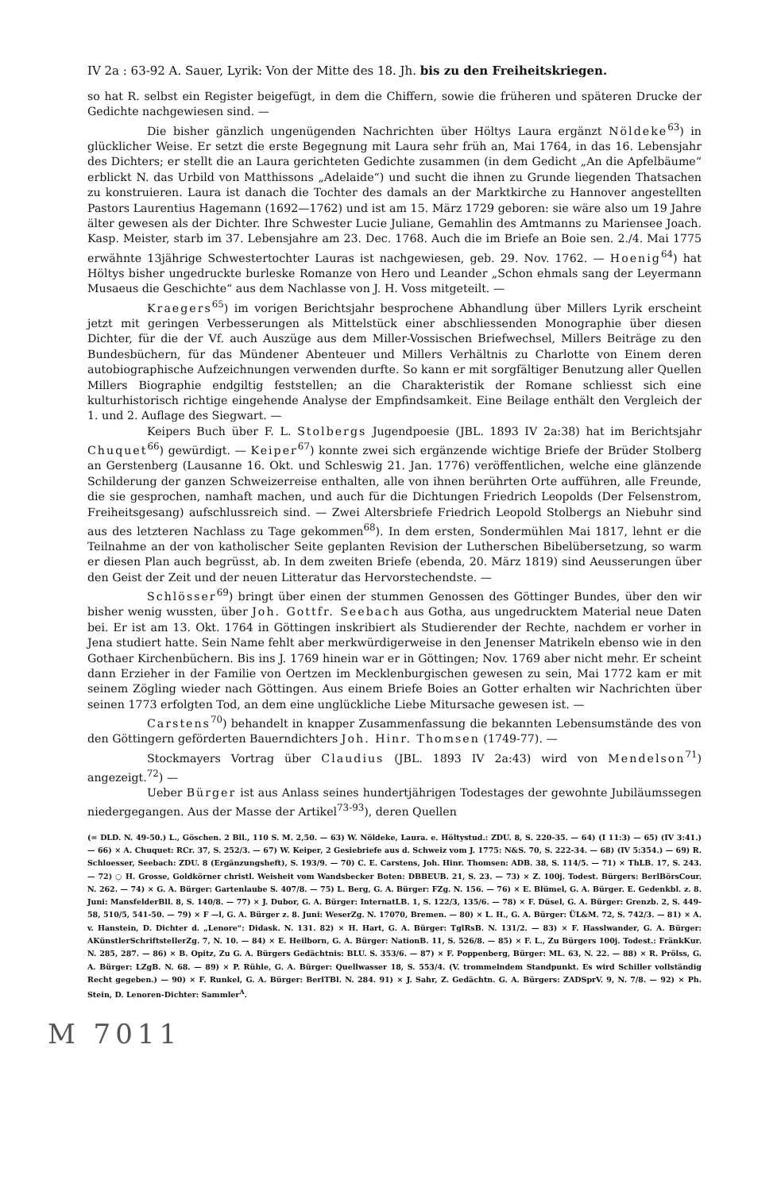IV 2a : 63-92 A. Sauer, Lyrik: Von der Mitte des 18. Jh. bis zu den Freiheitskriegen.
so hat R. selbst ein Register beigefügt, in dem die Chiffern, sowie die früheren und späteren Drucke der Gedichte nachgewiesen sind. —
Die bisher gänzlich ungenügenden Nachrichten über Höltys Laura ergänzt Nöldeke<sup>63</sup>) in glücklicher Weise. Er setzt die erste Begegnung mit Laura sehr früh an, Mai 1764, in das 16. Lebensjahr des Dichters; er stellt die an Laura gerichteten Gedichte zusammen (in dem Gedicht „An die Apfelbäume“ erblickt N. das Urbild von Matthissons „Adelaide“) und sucht die ihnen zu Grunde liegenden Thatsachen zu konstruieren. Laura ist danach die Tochter des damals an der Marktkirche zu Hannover angestellten Pastors Laurentius Hagemann (1692—1762) und ist am 15. März 1729 geboren: sie wäre also um 19 Jahre älter gewesen als der Dichter. Ihre Schwester Lucie Juliane, Gemahlin des Amtmanns zu Mariensee Joach. Kasp. Meister, starb im 37. Lebensjahre am 23. Dec. 1768. Auch die im Briefe an Boie sen. 2./4. Mai 1775 erwähnte 13jährige Schwestertochter Lauras ist nachgewiesen, geb. 29. Nov. 1762. — Hoenig<sup>64</sup>) hat Höltys bisher ungedruckte burleske Romanze von Hero und Leander „Schon ehmals sang der Leyermann Musaeus die Geschichte“ aus dem Nachlasse von J. H. Voss mitgeteilt. —
Kraegers<sup>65</sup>) im vorigen Berichtsjahr besprochene Abhandlung über Millers Lyrik erscheint jetzt mit geringen Verbesserungen als Mittelstück einer abschliessenden Monographie über diesen Dichter, für die der Vf. auch Auszüge aus dem Miller-Vossischen Briefwechsel, Millers Beiträge zu den Bundesbüchern, für das Mündener Abenteuer und Millers Verhältnis zu Charlotte von Einem deren autobiographische Aufzeichnungen verwenden durfte. So kann er mit sorgfältiger Benutzung aller Quellen Millers Biographie endgiltig feststellen; an die Charakteristik der Romane schliesst sich eine kulturhistorisch richtige eingehende Analyse der Empfindsamkeit. Eine Beilage enthält den Vergleich der 1. und 2. Auflage des Siegwart. —
Keipers Buch über F. L. Stolbergs Jugendpoesie (JBL. 1893 IV 2a:38) hat im Berichtsjahr Chuquet<sup>66</sup>) gewürdigt. — Keiper<sup>67</sup>) konnte zwei sich ergänzende wichtige Briefe der Brüder Stolberg an Gerstenberg (Lausanne 16. Okt. und Schleswig 21. Jan. 1776) veröffentlichen, welche eine glänzende Schilderung der ganzen Schweizerreise enthalten, alle von ihnen berührten Orte aufführen, alle Freunde, die sie gesprochen, namhaft machen, und auch für die Dichtungen Friedrich Leopolds (Der Felsenstrom, Freiheitsgesang) aufschlussreich sind. — Zwei Altersbriefe Friedrich Leopold Stolbergs an Niebuhr sind aus des letzteren Nachlass zu Tage gekommen<sup>68</sup>). In dem ersten, Sondermühlen Mai 1817, lehnt er die Teilnahme an der von katholischer Seite geplanten Revision der Lutherschen Bibelübersetzung, so warm er diesen Plan auch begrüsst, ab. In dem zweiten Briefe (ebenda, 20. März 1819) sind Aeusserungen über den Geist der Zeit und der neuen Litteratur das Hervorstechendste. —
Schlösser<sup>69</sup>) bringt über einen der stummen Genossen des Göttinger Bundes, über den wir bisher wenig wussten, über Joh. Gottfr. Seebach aus Gotha, aus ungedrucktem Material neue Daten bei. Er ist am 13. Okt. 1764 in Göttingen inskribiert als Studierender der Rechte, nachdem er vorher in Jena studiert hatte. Sein Name fehlt aber merkwürdigerweise in den Jenenser Matrikeln ebenso wie in den Gothaer Kirchenbüchern. Bis ins J. 1769 hinein war er in Göttingen; Nov. 1769 aber nicht mehr. Er scheint dann Erzieher in der Familie von Oertzen im Mecklenburgischen gewesen zu sein, Mai 1772 kam er mit seinem Zögling wieder nach Göttingen. Aus einem Briefe Boies an Gotter erhalten wir Nachrichten über seinen 1773 erfolgten Tod, an dem eine unglückliche Liebe Mitursache gewesen ist. —
Carstens<sup>70</sup>) behandelt in knapper Zusammenfassung die bekannten Lebensumstände des von den Göttingern geförderten Bauerndichters Joh. Hinr. Thomsen (1749-77). —
Stockmayers Vortrag über Claudius (JBL. 1893 IV 2a:43) wird von Mendelson<sup>71</sup>) angezeigt.<sup>72</sup>) —
Ueber Bürger ist aus Anlass seines hundertjährigen Todestages der gewohnte Jubiläumssegen niedergegangen. Aus der Masse der Artikel<sup>73-93</sup>), deren Quellen
(= DLD. N. 49-50.) L., Göschen. 2 Bll., 110 S. M. 2,50. — 63) W. Nöldeke, Laura. e. Höltystud.: ZDU. 8, S. 220-35. — 64) (I 11:3) — 65) (IV 3:41.) — 66) × A. Chuquet: RCr. 37, S. 252/3. — 67) W. Keiper, 2 Gesiebriefe aus d. Schweiz vom J. 1775: N&S. 70, S. 222-34. — 68) (IV 5:354.) — 69) R. Schloesser, Seebach: ZDU. 8 (Ergänzungsheft), S. 193/9. — 70) C. E. Carstens, Joh. Hinr. Thomsen: ADB. 38, S. 114/5. — 71) × ThLB. 17, S. 243. — 72) ○ H. Grosse, Goldkörner christl. Weisheit vom Wandsbecker Boten: DBBEUB. 21, S. 23. — 73) × Z. 100j. Todest. Bürgers: BerlBörsCour. N. 262. — 74) × G. A. Bürger: Gartenlaube S. 407/8. — 75) L. Berg, G. A. Bürger: FZg. N. 156. — 76) × E. Blümel, G. A. Bürger. E. Gedenkbl. z. 8. Juni: MansfelderBll. 8, S. 140/8. — 77) × J. Dubor, G. A. Bürger: InternatLB. 1, S. 122/3, 135/6. — 78) × F. Düsel, G. A. Bürger: Grenzb. 2, S. 449-58, 510/5, 541-50. — 79) × F —l, G. A. Bürger z. 8. Juni: WeserZg. N. 17070, Bremen. — 80) × L. H., G. A. Bürger: ÜL&M. 72, S. 742/3. — 81) × A. v. Hanstein, D. Dichter d. „Lenore“: Didask. N. 131. 82) × H. Hart, G. A. Bürger: TglRsB. N. 131/2. — 83) × F. Hasslwander, G. A. Bürger: AKünstlerSchriftstellerZg. 7, N. 10. — 84) × E. Heilborn, G. A. Bürger: NationB. 11, S. 526/8. — 85) × F. L., Zu Bürgers 100j. Todest.: FränkKur. N. 285, 287. — 86) × B. Opitz, Zu G. A. Bürgers Gedächtnis: BLU. S. 353/6. — 87) × F. Poppenberg, Bürger: ML. 63, N. 22. — 88) × R. Prölss, G. A. Bürger: LZgB. N. 68. — 89) × P. Rühle, G. A. Bürger: Quellwasser 18, S. 553/4. (V. trommelndem Standpunkt. Es wird Schiller vollständig Recht gegeben.) — 90) × F. Runkel, G. A. Bürger: BerlTBl. N. 284. 91) × J. Sahr, Z. Gedächtn. G. A. Bürgers: ZADSprV. 9, N. 7/8. — 92) × Ph. Stein, D. Lenoren-Dichter: Sammler<sup>A</sup>.
M 7011